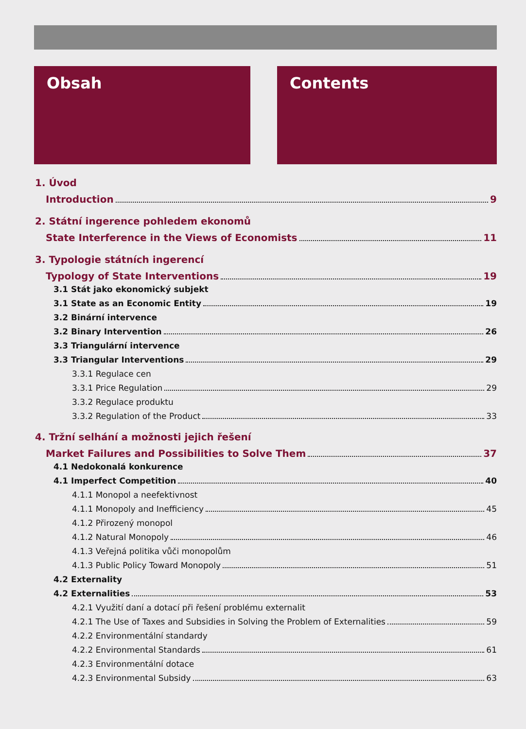Obsah Contents
1. Úvod
Introduction 9
2. Státní ingerence pohledem ekonomů
State Interference in the Views of Economists 11
3. Typologie státních ingerencí
Typology of State Interventions 19
3.1 Stát jako ekonomický subjekt
3.1 State as an Economic Entity 19
3.2 Binární intervence
3.2 Binary Intervention 26
3.3 Triangulární intervence
3.3 Triangular Interventions 29
3.3.1 Regulace cen
3.3.1 Price Regulation 29
3.3.2 Regulace produktu
3.3.2 Regulation of the Product 33
4. Tržní selhání a možnosti jejich řešení
Market Failures and Possibilities to Solve Them 37
4.1 Nedokonalá konkurence
4.1 Imperfect Competition 40
4.1.1 Monopol a neefektivnost
4.1.1 Monopoly and Inefficiency 45
4.1.2 Přirozený monopol
4.1.2 Natural Monopoly 46
4.1.3 Veřejná politika vůči monopolům
4.1.3 Public Policy Toward Monopoly 51
4.2 Externality
4.2 Externalities 53
4.2.1 Využití daní a dotací při řešení problému externalit
4.2.1 The Use of Taxes and Subsidies in Solving the Problem of Externalities 59
4.2.2 Environmentální standardy
4.2.2 Environmental Standards 61
4.2.3 Environmentální dotace
4.2.3 Environmental Subsidy 63